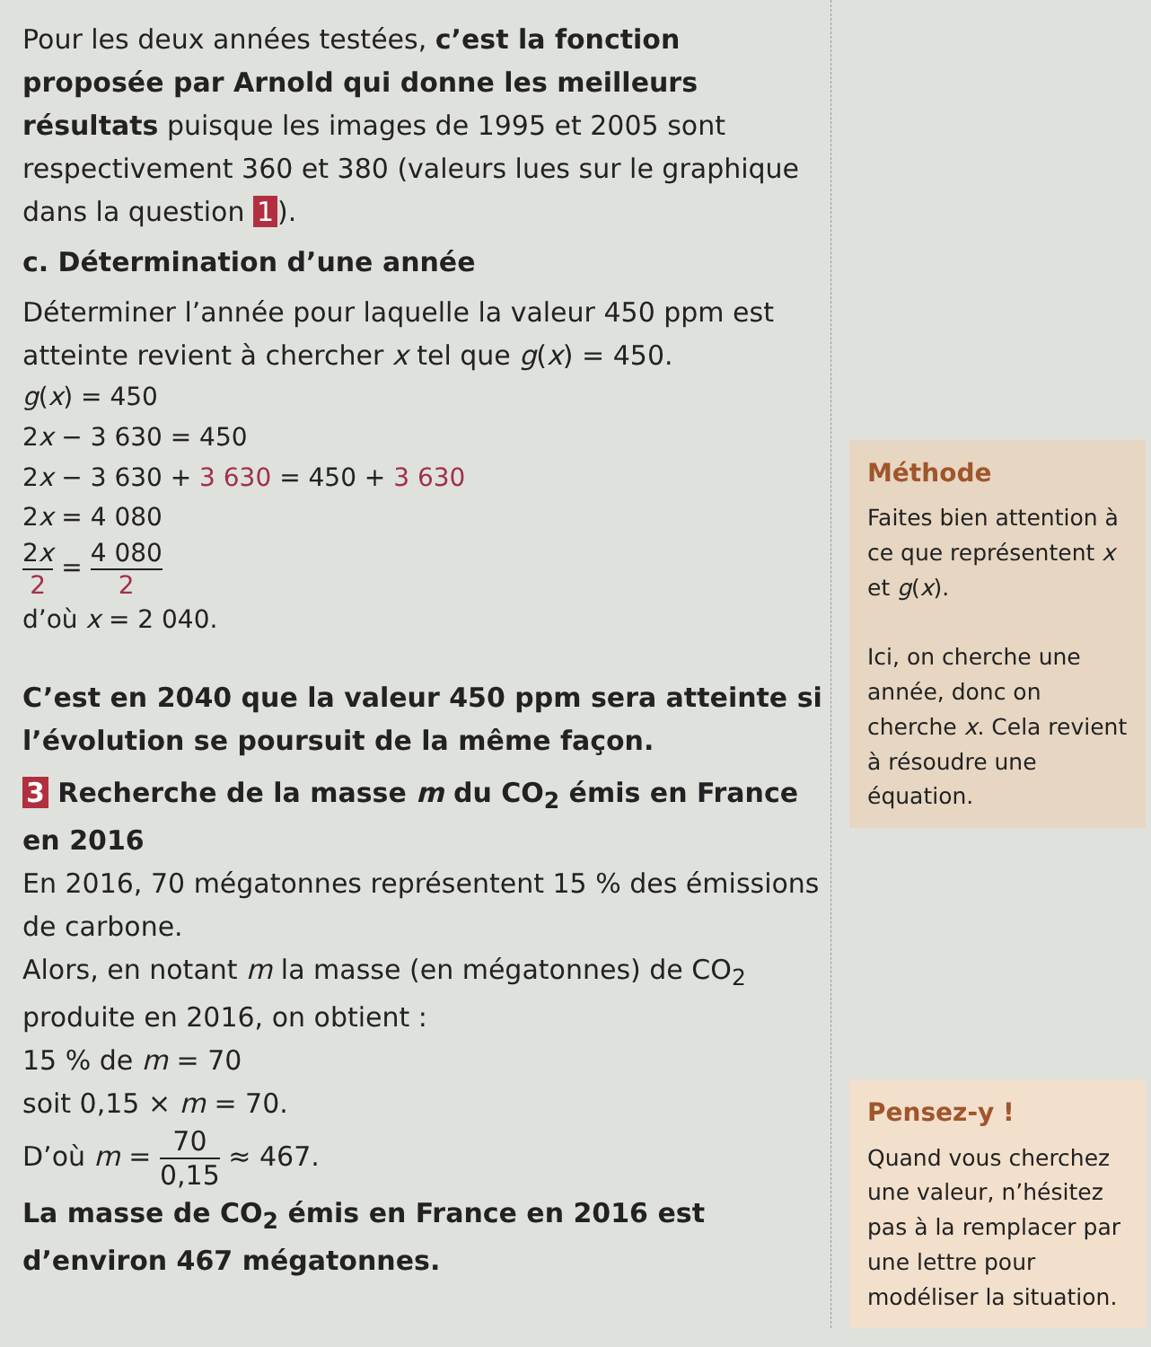Pour les deux années testées, c’est la fonction proposée par Arnold qui donne les meilleurs résultats puisque les images de 1995 et 2005 sont respectivement 360 et 380 (valeurs lues sur le graphique dans la question 1).
c. Détermination d’une année
Déterminer l’année pour laquelle la valeur 450 ppm est atteinte revient à chercher x tel que g(x) = 450.
g(x) = 450
2x − 3 630 = 450
2x − 3 630 + 3 630 = 450 + 3 630
2x = 4 080
2x 2 = 4 080 2
d’où x = 2 040.
C’est en 2040 que la valeur 450 ppm sera atteinte si l’évolution se poursuit de la même façon.
3 Recherche de la masse m du CO<sub>2</sub> émis en France en 2016
En 2016, 70 mégatonnes représentent 15 % des émissions de carbone.
Alors, en notant m la masse (en mégatonnes) de CO<sub>2</sub> produite en 2016, on obtient :
15 % de m = 70
soit 0,15 × m = 70.
D’où m = 70 0,15 ≈ 467.
La masse de CO<sub>2</sub> émis en France en 2016 est d’environ 467 mégatonnes.
Méthode
Faites bien attention à ce que représentent x et g(x).
Ici, on cherche une année, donc on cherche x. Cela revient à résoudre une équation.
Pensez-y !
Quand vous cherchez une valeur, n’hésitez pas à la remplacer par une lettre pour modéliser la situation.